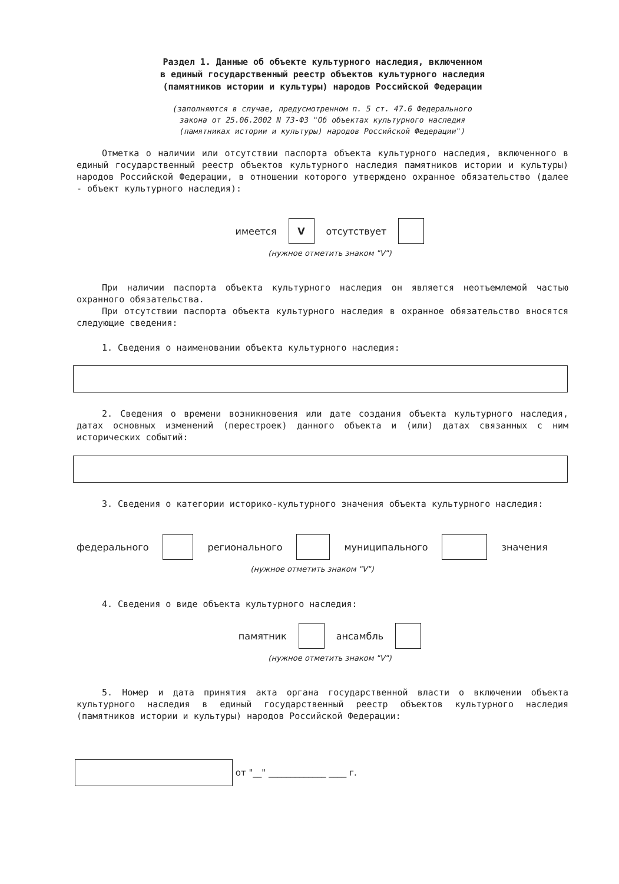Раздел 1. Данные об объекте культурного наследия, включенном
в единый государственный реестр объектов культурного наследия
(памятников истории и культуры) народов Российской Федерации
(заполняются в случае, предусмотренном п. 5 ст. 47.6 Федерального
закона от 25.06.2002 N 73-ФЗ "Об объектах культурного наследия
(памятниках истории и культуры) народов Российской Федерации")
Отметка о наличии или отсутствии паспорта объекта культурного наследия, включенного в единый государственный реестр объектов культурного наследия памятников истории и культуры) народов Российской Федерации, в отношении которого утверждено охранное обязательство (далее - объект культурного наследия):
имеется V отсутствует
(нужное отметить знаком "V")
При наличии паспорта объекта культурного наследия он является неотъемлемой частью охранного обязательства.
При отсутствии паспорта объекта культурного наследия в охранное обязательство вносятся следующие сведения:
1. Сведения о наименовании объекта культурного наследия:
2. Сведения о времени возникновения или дате создания объекта культурного наследия, датах основных изменений (перестроек) данного объекта и (или) датах связанных с ним исторических событий:
3. Сведения о категории историко-культурного значения объекта культурного наследия:
федерального регионального муниципального значения
(нужное отметить знаком "V")
4. Сведения о виде объекта культурного наследия:
памятник ансамбль
(нужное отметить знаком "V")
5. Номер и дата принятия акта органа государственной власти о включении объекта культурного наследия в единый государственный реестр объектов культурного наследия (памятников истории и культуры) народов Российской Федерации:
от "__" _____________ ____ г.